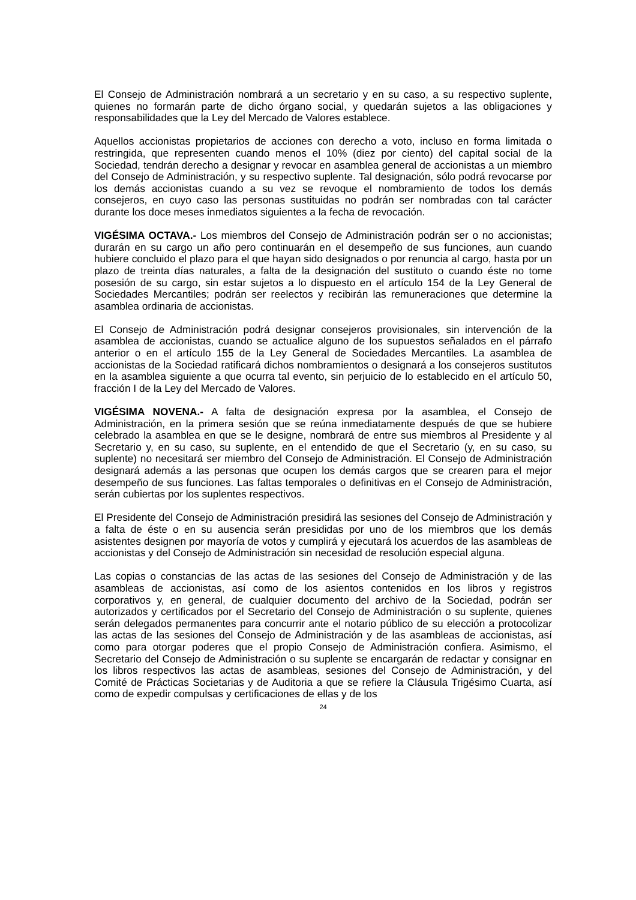El Consejo de Administración nombrará a un secretario y en su caso, a su respectivo suplente, quienes no formarán parte de dicho órgano social, y quedarán sujetos a las obligaciones y responsabilidades que la Ley del Mercado de Valores establece.
Aquellos accionistas propietarios de acciones con derecho a voto, incluso en forma limitada o restringida, que representen cuando menos el 10% (diez por ciento) del capital social de la Sociedad, tendrán derecho a designar y revocar en asamblea general de accionistas a un miembro del Consejo de Administración, y su respectivo suplente. Tal designación, sólo podrá revocarse por los demás accionistas cuando a su vez se revoque el nombramiento de todos los demás consejeros, en cuyo caso las personas sustituidas no podrán ser nombradas con tal carácter durante los doce meses inmediatos siguientes a la fecha de revocación.
VIGÉSIMA OCTAVA.- Los miembros del Consejo de Administración podrán ser o no accionistas; durarán en su cargo un año pero continuarán en el desempeño de sus funciones, aun cuando hubiere concluido el plazo para el que hayan sido designados o por renuncia al cargo, hasta por un plazo de treinta días naturales, a falta de la designación del sustituto o cuando éste no tome posesión de su cargo, sin estar sujetos a lo dispuesto en el artículo 154 de la Ley General de Sociedades Mercantiles; podrán ser reelectos y recibirán las remuneraciones que determine la asamblea ordinaria de accionistas.
El Consejo de Administración podrá designar consejeros provisionales, sin intervención de la asamblea de accionistas, cuando se actualice alguno de los supuestos señalados en el párrafo anterior o en el artículo 155 de la Ley General de Sociedades Mercantiles. La asamblea de accionistas de la Sociedad ratificará dichos nombramientos o designará a los consejeros sustitutos en la asamblea siguiente a que ocurra tal evento, sin perjuicio de lo establecido en el artículo 50, fracción I de la Ley del Mercado de Valores.
VIGÉSIMA NOVENA.- A falta de designación expresa por la asamblea, el Consejo de Administración, en la primera sesión que se reúna inmediatamente después de que se hubiere celebrado la asamblea en que se le designe, nombrará de entre sus miembros al Presidente y al Secretario y, en su caso, su suplente, en el entendido de que el Secretario (y, en su caso, su suplente) no necesitará ser miembro del Consejo de Administración. El Consejo de Administración designará además a las personas que ocupen los demás cargos que se crearen para el mejor desempeño de sus funciones. Las faltas temporales o definitivas en el Consejo de Administración, serán cubiertas por los suplentes respectivos.
El Presidente del Consejo de Administración presidirá las sesiones del Consejo de Administración y a falta de éste o en su ausencia serán presididas por uno de los miembros que los demás asistentes designen por mayoría de votos y cumplirá y ejecutará los acuerdos de las asambleas de accionistas y del Consejo de Administración sin necesidad de resolución especial alguna.
Las copias o constancias de las actas de las sesiones del Consejo de Administración y de las asambleas de accionistas, así como de los asientos contenidos en los libros y registros corporativos y, en general, de cualquier documento del archivo de la Sociedad, podrán ser autorizados y certificados por el Secretario del Consejo de Administración o su suplente, quienes serán delegados permanentes para concurrir ante el notario público de su elección a protocolizar las actas de las sesiones del Consejo de Administración y de las asambleas de accionistas, así como para otorgar poderes que el propio Consejo de Administración confiera. Asimismo, el Secretario del Consejo de Administración o su suplente se encargarán de redactar y consignar en los libros respectivos las actas de asambleas, sesiones del Consejo de Administración, y del Comité de Prácticas Societarias y de Auditoria a que se refiere la Cláusula Trigésimo Cuarta, así como de expedir compulsas y certificaciones de ellas y de los
24